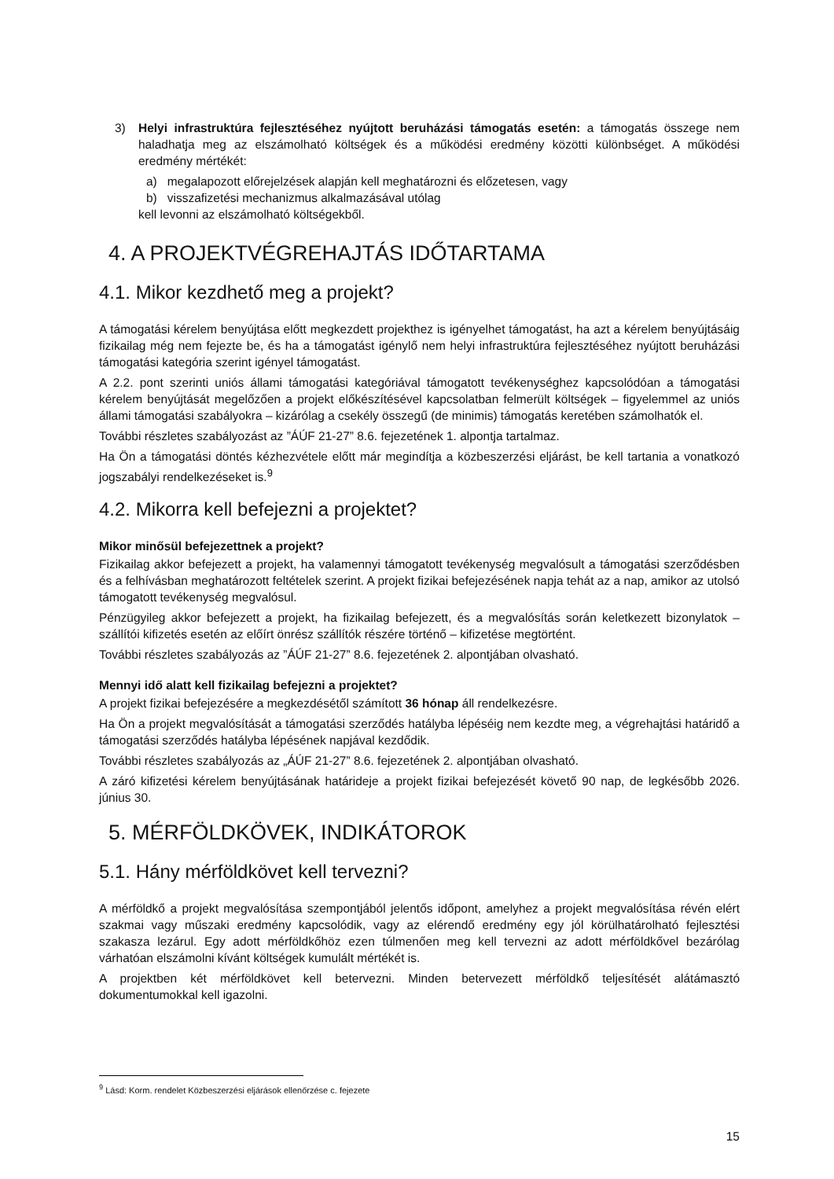3) Helyi infrastruktúra fejlesztéséhez nyújtott beruházási támogatás esetén: a támogatás összege nem haladhatja meg az elszámolható költségek és a működési eredmény közötti különbséget. A működési eredmény mértékét:
a) megalapozott előrejelzések alapján kell meghatározni és előzetesen, vagy
b) visszafizetési mechanizmus alkalmazásával utólag
kell levonni az elszámolható költségekből.
4. A PROJEKTVÉGREHAJTÁS IDŐTARTAMA
4.1. Mikor kezdhető meg a projekt?
A támogatási kérelem benyújtása előtt megkezdett projekthez is igényelhet támogatást, ha azt a kérelem benyújtásáig fizikailag még nem fejezte be, és ha a támogatást igénylő nem helyi infrastruktúra fejlesztéséhez nyújtott beruházási támogatási kategória szerint igényel támogatást.
A 2.2. pont szerinti uniós állami támogatási kategóriával támogatott tevékenységhez kapcsolódóan a támogatási kérelem benyújtását megelőzően a projekt előkészítésével kapcsolatban felmerült költségek – figyelemmel az uniós állami támogatási szabályokra – kizárólag a csekély összegű (de minimis) támogatás keretében számolhatók el.
További részletes szabályozást az ”ÁÚF 21-27” 8.6. fejezetének 1. alpontja tartalmaz.
Ha Ön a támogatási döntés kézhezvétele előtt már megindítja a közbeszerzési eljárást, be kell tartania a vonatkozó jogszabályi rendelkezéseket is.<sup>9</sup>
4.2. Mikorra kell befejezni a projektet?
Mikor minősül befejezettnek a projekt?
Fizikailag akkor befejezett a projekt, ha valamennyi támogatott tevékenység megvalósult a támogatási szerződésben és a felhívásban meghatározott feltételek szerint. A projekt fizikai befejezésének napja tehát az a nap, amikor az utolsó támogatott tevékenység megvalósul.
Pénzügyileg akkor befejezett a projekt, ha fizikailag befejezett, és a megvalósítás során keletkezett bizonylatok – szállítói kifizetés esetén az előírt önrész szállítók részére történő – kifizetése megtörtént.
További részletes szabályozás az ”ÁÚF 21-27” 8.6. fejezetének 2. alpontjában olvasható.
Mennyi idő alatt kell fizikailag befejezni a projektet?
A projekt fizikai befejezésére a megkezdésétől számított 36 hónap áll rendelkezésre.
Ha Ön a projekt megvalósítását a támogatási szerződés hatályba lépéséig nem kezdte meg, a végrehajtási határidő a támogatási szerződés hatályba lépésének napjával kezdődik.
További részletes szabályozás az „ÁÚF 21-27” 8.6. fejezetének 2. alpontjában olvasható.
A záró kifizetési kérelem benyújtásának határideje a projekt fizikai befejezését követő 90 nap, de legkésőbb 2026. június 30.
5. MÉRFÖLDKÖVEK, INDIKÁTOROK
5.1. Hány mérföldkövet kell tervezni?
A mérföldkő a projekt megvalósítása szempontjából jelentős időpont, amelyhez a projekt megvalósítása révén elért szakmai vagy műszaki eredmény kapcsolódik, vagy az elérendő eredmény egy jól körülhatárolható fejlesztési szakasza lezárul. Egy adott mérföldkőhöz ezen túlmenően meg kell tervezni az adott mérföldkővel bezárólag várhatóan elszámolni kívánt költségek kumulált mértékét is.
A projektben két mérföldkövet kell betervezni. Minden betervezett mérföldkő teljesítését alátámasztó dokumentumokkal kell igazolni.
<sup>9</sup> Lásd: Korm. rendelet Közbeszerzési eljárások ellenőrzése c. fejezete
15